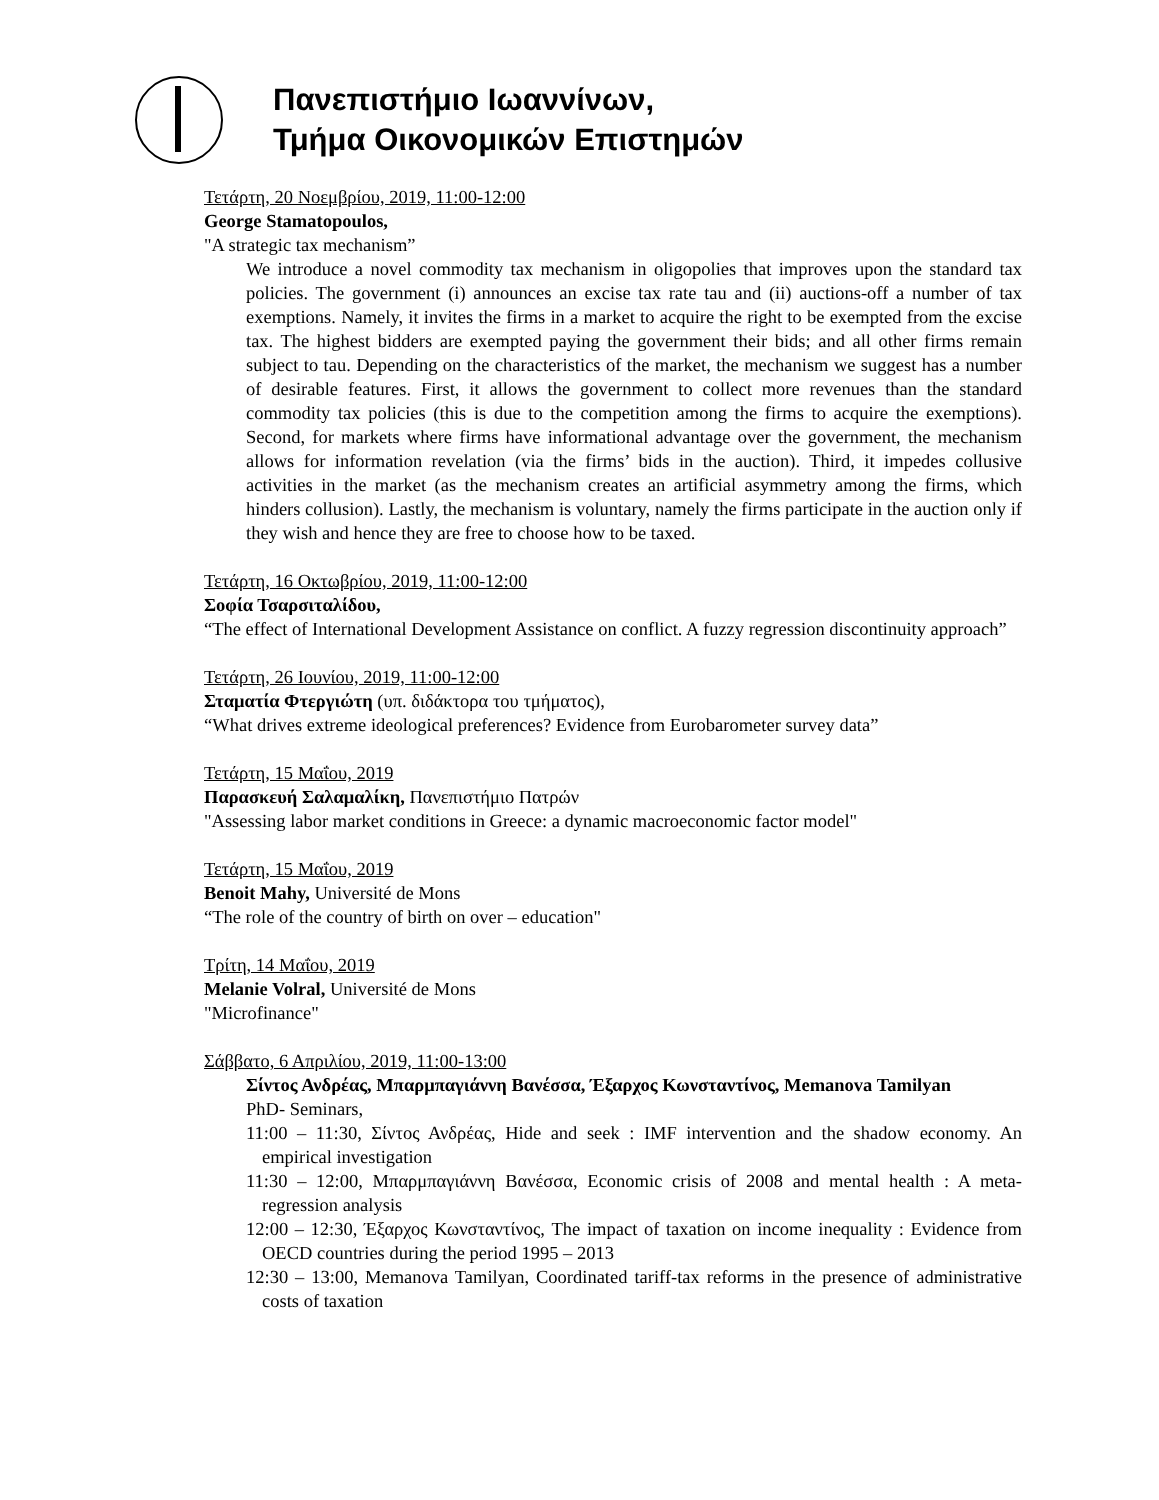Πανεπιστήμιο Ιωαννίνων,
Τμήμα Οικονομικών Επιστημών
Τετάρτη, 20 Νοεμβρίου, 2019, 11:00-12:00
George Stamatopoulos,
"A strategic tax mechanism”
We introduce a novel commodity tax mechanism in oligopolies that improves upon the standard tax policies. The government (i) announces an excise tax rate tau and (ii) auctions-off a number of tax exemptions. Namely, it invites the firms in a market to acquire the right to be exempted from the excise tax. The highest bidders are exempted paying the government their bids; and all other firms remain subject to tau. Depending on the characteristics of the market, the mechanism we suggest has a number of desirable features. First, it allows the government to collect more revenues than the standard commodity tax policies (this is due to the competition among the firms to acquire the exemptions). Second, for markets where firms have informational advantage over the government, the mechanism allows for information revelation (via the firms’ bids in the auction). Third, it impedes collusive activities in the market (as the mechanism creates an artificial asymmetry among the firms, which hinders collusion). Lastly, the mechanism is voluntary, namely the firms participate in the auction only if they wish and hence they are free to choose how to be taxed.
Τετάρτη, 16 Οκτωβρίου, 2019, 11:00-12:00
Σοφία Τσαρσιταλίδου,
“The effect of International Development Assistance on conflict. A fuzzy regression discontinuity approach”
Τετάρτη, 26 Ιουνίου, 2019, 11:00-12:00
Σταματία Φτεργιώτη (υπ. διδάκτορα του τμήματος),
“What drives extreme ideological preferences? Evidence from Eurobarometer survey data”
Τετάρτη, 15 Μαΐου, 2019
Παρασκευή Σαλαμαλίκη, Πανεπιστήμιο Πατρών
"Assessing labor market conditions in Greece: a dynamic macroeconomic factor model"
Τετάρτη, 15 Μαΐου, 2019
Benoit Mahy, Université de Mons
“The role of the country of birth on over – education"
Τρίτη, 14 Μαΐου, 2019
Melanie Volral, Université de Mons
"Microfinance"
Σάββατο, 6 Απριλίου, 2019, 11:00-13:00
Σίντος Ανδρέας, Μπαρμπαγιάννη Βανέσσα, Έξαρχος Κωνσταντίνος, Memanova Tamilyan
PhD- Seminars,
11:00 – 11:30, Σίντος Ανδρέας, Hide and seek : IMF intervention and the shadow economy. An empirical investigation
11:30 – 12:00, Μπαρμπαγιάννη Βανέσσα, Economic crisis of 2008 and mental health : A meta-regression analysis
12:00 – 12:30, Έξαρχος Κωνσταντίνος, The impact of taxation on income inequality : Evidence from OECD countries during the period 1995 – 2013
12:30 – 13:00, Memanova Tamilyan, Coordinated tariff-tax reforms in the presence of administrative costs of taxation